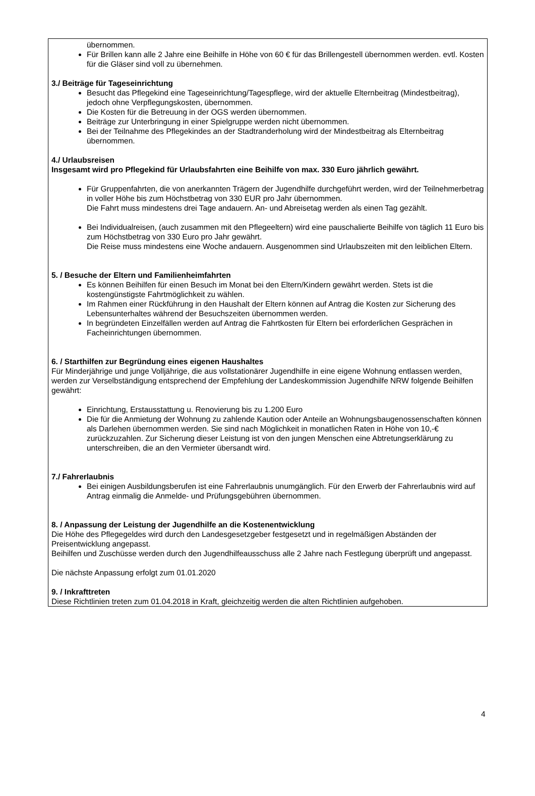übernommen.
Für Brillen kann alle 2 Jahre eine Beihilfe in Höhe von 60 € für das Brillengestell übernommen werden. evtl. Kosten für die Gläser sind voll zu übernehmen.
3./ Beiträge für Tageseinrichtung
Besucht das Pflegekind eine Tageseinrichtung/Tagespflege, wird der aktuelle Elternbeitrag (Mindestbeitrag), jedoch ohne Verpflegungskosten, übernommen.
Die Kosten für die Betreuung in der OGS werden übernommen.
Beiträge zur Unterbringung in einer Spielgruppe werden nicht übernommen.
Bei der Teilnahme des Pflegekindes an der Stadtranderholung wird der Mindestbeitrag als Elternbeitrag übernommen.
4./ Urlaubsreisen
Insgesamt wird pro Pflegekind für Urlaubsfahrten eine Beihilfe von max. 330 Euro jährlich gewährt.
Für Gruppenfahrten, die von anerkannten Trägern der Jugendhilfe durchgeführt werden, wird der Teilnehmerbetrag in voller Höhe bis zum Höchstbetrag von 330 EUR pro Jahr übernommen.
Die Fahrt muss mindestens drei Tage andauern. An- und Abreisetag werden als einen Tag gezählt.
Bei Individualreisen, (auch zusammen mit den Pflegeeltern) wird eine pauschalierte Beihilfe von täglich 11 Euro bis zum Höchstbetrag von 330 Euro pro Jahr gewährt.
Die Reise muss mindestens eine Woche andauern. Ausgenommen sind Urlaubszeiten mit den leiblichen Eltern.
5. / Besuche der Eltern und Familienheimfahrten
Es können Beihilfen für einen Besuch im Monat bei den Eltern/Kindern gewährt werden. Stets ist die kostengünstigste Fahrtmöglichkeit zu wählen.
Im Rahmen einer Rückführung in den Haushalt der Eltern können auf Antrag die Kosten zur Sicherung des Lebensunterhaltes während der Besuchszeiten übernommen werden.
In begründeten Einzelfällen werden auf Antrag die Fahrtkosten für Eltern bei erforderlichen Gesprächen in Facheinrichtungen übernommen.
6. / Starthilfen zur Begründung eines eigenen Haushaltes
Für Minderjährige und junge Volljährige, die aus vollstationärer Jugendhilfe in eine eigene Wohnung entlassen werden, werden zur Verselbständigung entsprechend der Empfehlung der Landeskommission Jugendhilfe NRW folgende Beihilfen gewährt:
Einrichtung, Erstausstattung u. Renovierung bis zu 1.200 Euro
Die für die Anmietung der Wohnung zu zahlende Kaution oder Anteile an Wohnungsbaugenossenschaften können als Darlehen übernommen werden. Sie sind nach Möglichkeit in monatlichen Raten in Höhe von 10,-€ zurückzuzahlen. Zur Sicherung dieser Leistung ist von den jungen Menschen eine Abtretungserklärung zu unterschreiben, die an den Vermieter übersandt wird.
7./ Fahrerlaubnis
Bei einigen Ausbildungsberufen ist eine Fahrerlaubnis unumgänglich. Für den Erwerb der Fahrerlaubnis wird auf Antrag einmalig die Anmelde- und Prüfungsgebühren übernommen.
8. / Anpassung der Leistung der Jugendhilfe an die Kostenentwicklung
Die Höhe des Pflegegeldes wird durch den Landesgesetzgeber festgesetzt und in regelmäßigen Abständen der Preisentwicklung angepasst.
Beihilfen und Zuschüsse werden durch den Jugendhilfeausschuss alle 2 Jahre nach Festlegung überprüft und angepasst.
Die nächste Anpassung erfolgt zum 01.01.2020
9. / Inkrafttreten
Diese Richtlinien treten zum 01.04.2018 in Kraft, gleichzeitig werden die alten Richtlinien aufgehoben.
4